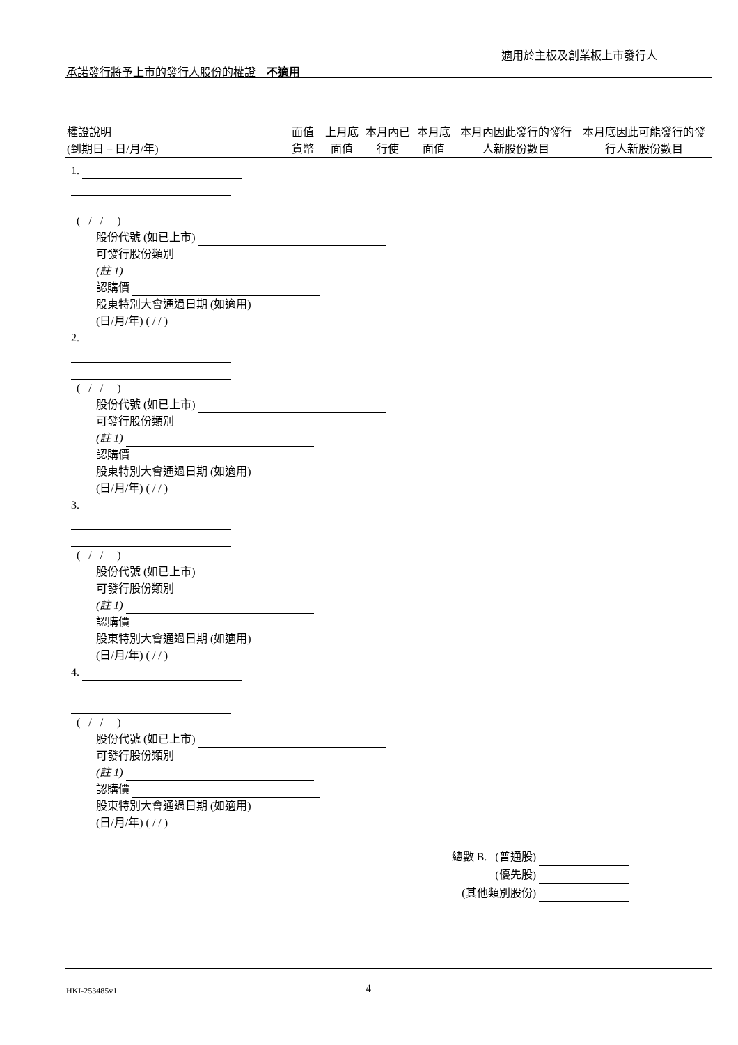適用於主板及創業板上市發行人
承諾發行將予上市的發行人股份的權證　不適用
| 權證說明 (到期日 – 日/月/年) | 面值貨幣 | 上月底面值 | 本月內已行使 | 本月底面值 | 本月內因此發行的發行人新股份數目 | 本月底因此可能發行的發行人新股份數目 |
| --- | --- | --- | --- | --- | --- | --- |
1.
( / / )
股份代號 (如已上市)
可發行股份類別
(註 1)
認購價
股東特別大會通過日期 (如適用)
(日/月/年) ( / / )
2.
( / / )
股份代號 (如已上市)
可發行股份類別
(註 1)
認購價
股東特別大會通過日期 (如適用)
(日/月/年) ( / / )
3.
( / / )
股份代號 (如已上市)
可發行股份類別
(註 1)
認購價
股東特別大會通過日期 (如適用)
(日/月/年) ( / / )
4.
( / / )
股份代號 (如已上市)
可發行股份類別
(註 1)
認購價
股東特別大會通過日期 (如適用)
(日/月/年) ( / / )
總數 B. (普通股)
(優先股)
(其他類別股份)
HKI-253485v1 4